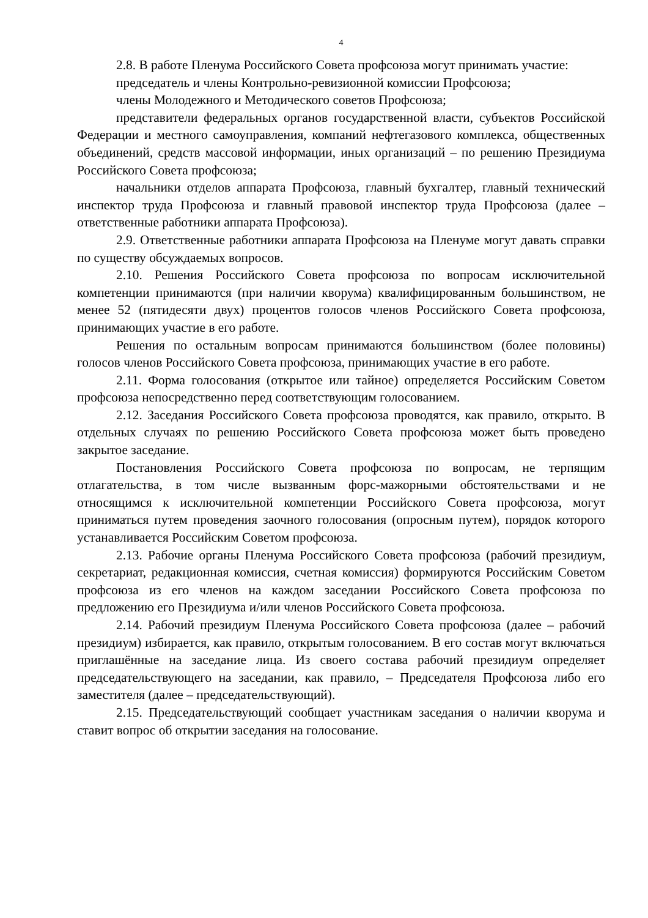4
2.8. В работе Пленума Российского Совета профсоюза могут принимать участие:
председатель и члены Контрольно-ревизионной комиссии Профсоюза;
члены Молодежного и Методического советов Профсоюза;
представители федеральных органов государственной власти, субъектов Российской Федерации и местного самоуправления, компаний нефтегазового комплекса, общественных объединений, средств массовой информации, иных организаций – по решению Президиума Российского Совета профсоюза;
начальники отделов аппарата Профсоюза, главный бухгалтер, главный технический инспектор труда Профсоюза и главный правовой инспектор труда Профсоюза (далее – ответственные работники аппарата Профсоюза).
2.9. Ответственные работники аппарата Профсоюза на Пленуме могут давать справки по существу обсуждаемых вопросов.
2.10. Решения Российского Совета профсоюза по вопросам исключительной компетенции принимаются (при наличии кворума) квалифицированным большинством, не менее 52 (пятидесяти двух) процентов голосов членов Российского Совета профсоюза, принимающих участие в его работе.
Решения по остальным вопросам принимаются большинством (более половины) голосов членов Российского Совета профсоюза, принимающих участие в его работе.
2.11. Форма голосования (открытое или тайное) определяется Российским Советом профсоюза непосредственно перед соответствующим голосованием.
2.12. Заседания Российского Совета профсоюза проводятся, как правило, открыто. В отдельных случаях по решению Российского Совета профсоюза может быть проведено закрытое заседание.
Постановления Российского Совета профсоюза по вопросам, не терпящим отлагательства, в том числе вызванным форс-мажорными обстоятельствами и не относящимся к исключительной компетенции Российского Совета профсоюза, могут приниматься путем проведения заочного голосования (опросным путем), порядок которого устанавливается Российским Советом профсоюза.
2.13. Рабочие органы Пленума Российского Совета профсоюза (рабочий президиум, секретариат, редакционная комиссия, счетная комиссия) формируются Российским Советом профсоюза из его членов на каждом заседании Российского Совета профсоюза по предложению его Президиума и/или членов Российского Совета профсоюза.
2.14. Рабочий президиум Пленума Российского Совета профсоюза (далее – рабочий президиум) избирается, как правило, открытым голосованием. В его состав могут включаться приглашённые на заседание лица. Из своего состава рабочий президиум определяет председательствующего на заседании, как правило, – Председателя Профсоюза либо его заместителя (далее – председательствующий).
2.15. Председательствующий сообщает участникам заседания о наличии кворума и ставит вопрос об открытии заседания на голосование.